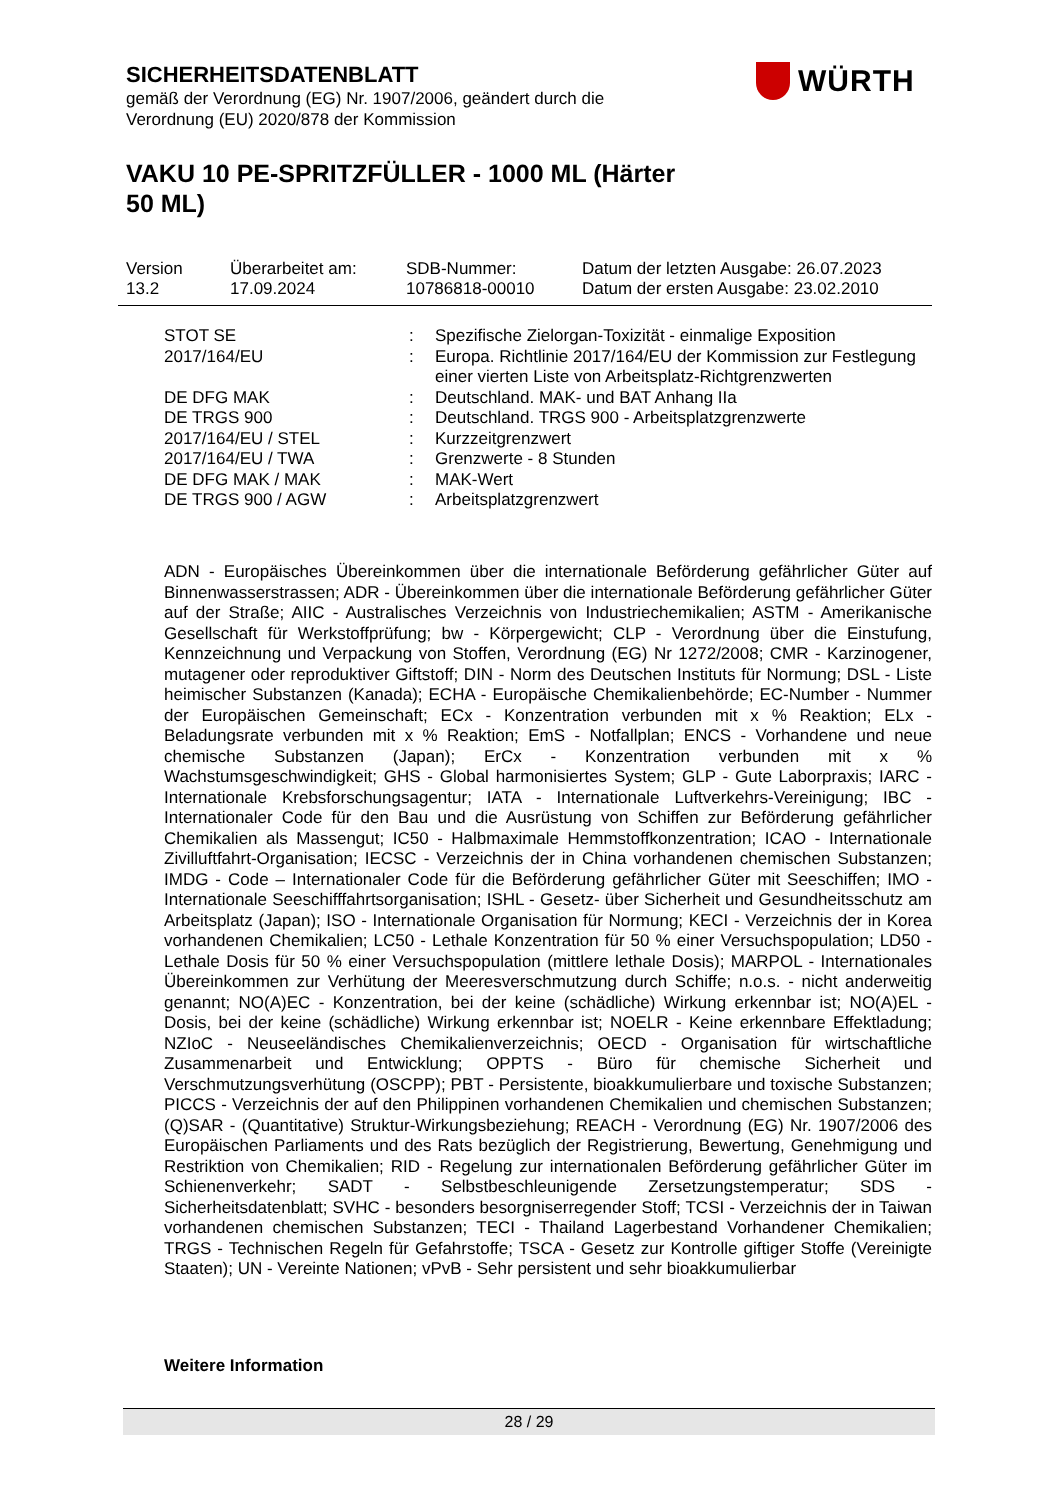SICHERHEITSDATENBLATT
gemäß der Verordnung (EG) Nr. 1907/2006, geändert durch die
Verordnung (EU) 2020/878 der Kommission
VAKU 10 PE-SPRITZFÜLLER - 1000 ML (Härter 50 ML)
WÜRTH
| Version 13.2 | Überarbeitet am: 17.09.2024 | SDB-Nummer: 10786818-00010 | Datum der letzten Ausgabe: 26.07.2023 Datum der ersten Ausgabe: 23.02.2010 |
| STOT SE | : | Spezifische Zielorgan-Toxizität - einmalige Exposition |
| 2017/164/EU | : | Europa. Richtlinie 2017/164/EU der Kommission zur Festlegung einer vierten Liste von Arbeitsplatz-Richtgrenzwerten |
| DE DFG MAK | : | Deutschland. MAK- und BAT Anhang IIa |
| DE TRGS 900 | : | Deutschland. TRGS 900 - Arbeitsplatzgrenzwerte |
| 2017/164/EU / STEL | : | Kurzzeitgrenzwert |
| 2017/164/EU / TWA | : | Grenzwerte - 8 Stunden |
| DE DFG MAK / MAK | : | MAK-Wert |
| DE TRGS 900 / AGW | : | Arbeitsplatzgrenzwert |
ADN - Europäisches Übereinkommen über die internationale Beförderung gefährlicher Güter auf Binnenwasserstrassen; ADR - Übereinkommen über die internationale Beförderung gefährlicher Güter auf der Straße; AIIC - Australisches Verzeichnis von Industriechemikalien; ASTM - Amerikanische Gesellschaft für Werkstoffprüfung; bw - Körpergewicht; CLP - Verordnung über die Einstufung, Kennzeichnung und Verpackung von Stoffen, Verordnung (EG) Nr 1272/2008; CMR - Karzinogener, mutagener oder reproduktiver Giftstoff; DIN - Norm des Deutschen Instituts für Normung; DSL - Liste heimischer Substanzen (Kanada); ECHA - Europäische Chemikalienbehörde; EC-Number - Nummer der Europäischen Gemeinschaft; ECx - Konzentration verbunden mit x % Reaktion; ELx - Beladungsrate verbunden mit x % Reaktion; EmS - Notfallplan; ENCS - Vorhandene und neue chemische Substanzen (Japan); ErCx - Konzentration verbunden mit x % Wachstumsgeschwindigkeit; GHS - Global harmonisiertes System; GLP - Gute Laborpraxis; IARC - Internationale Krebsforschungsagentur; IATA - Internationale Luftverkehrs-Vereinigung; IBC - Internationaler Code für den Bau und die Ausrüstung von Schiffen zur Beförderung gefährlicher Chemikalien als Massengut; IC50 - Halbmaximale Hemmstoffkonzentration; ICAO - Internationale Zivilluftfahrt-Organisation; IECSC - Verzeichnis der in China vorhandenen chemischen Substanzen; IMDG - Code – Internationaler Code für die Beförderung gefährlicher Güter mit Seeschiffen; IMO - Internationale Seeschifffahrtsorganisation; ISHL - Gesetz- über Sicherheit und Gesundheitsschutz am Arbeitsplatz (Japan); ISO - Internationale Organisation für Normung; KECI - Verzeichnis der in Korea vorhandenen Chemikalien; LC50 - Lethale Konzentration für 50 % einer Versuchspopulation; LD50 - Lethale Dosis für 50 % einer Versuchspopulation (mittlere lethale Dosis); MARPOL - Internationales Übereinkommen zur Verhütung der Meeresverschmutzung durch Schiffe; n.o.s. - nicht anderweitig genannt; NO(A)EC - Konzentration, bei der keine (schädliche) Wirkung erkennbar ist; NO(A)EL - Dosis, bei der keine (schädliche) Wirkung erkennbar ist; NOELR - Keine erkennbare Effektladung; NZIoC - Neuseeländisches Chemikalienverzeichnis; OECD - Organisation für wirtschaftliche Zusammenarbeit und Entwicklung; OPPTS - Büro für chemische Sicherheit und Verschmutzungsverhütung (OSCPP); PBT - Persistente, bioakkumulierbare und toxische Substanzen; PICCS - Verzeichnis der auf den Philippinen vorhandenen Chemikalien und chemischen Substanzen; (Q)SAR - (Quantitative) Struktur-Wirkungsbeziehung; REACH - Verordnung (EG) Nr. 1907/2006 des Europäischen Parliaments und des Rats bezüglich der Registrierung, Bewertung, Genehmigung und Restriktion von Chemikalien; RID - Regelung zur internationalen Beförderung gefährlicher Güter im Schienenverkehr; SADT - Selbstbeschleunigende Zersetzungstemperatur; SDS - Sicherheitsdatenblatt; SVHC - besonders besorgniserregender Stoff; TCSI - Verzeichnis der in Taiwan vorhandenen chemischen Substanzen; TECI - Thailand Lagerbestand Vorhandener Chemikalien; TRGS - Technischen Regeln für Gefahrstoffe; TSCA - Gesetz zur Kontrolle giftiger Stoffe (Vereinigte Staaten); UN - Vereinte Nationen; vPvB - Sehr persistent und sehr bioakkumulierbar
Weitere Information
28 / 29